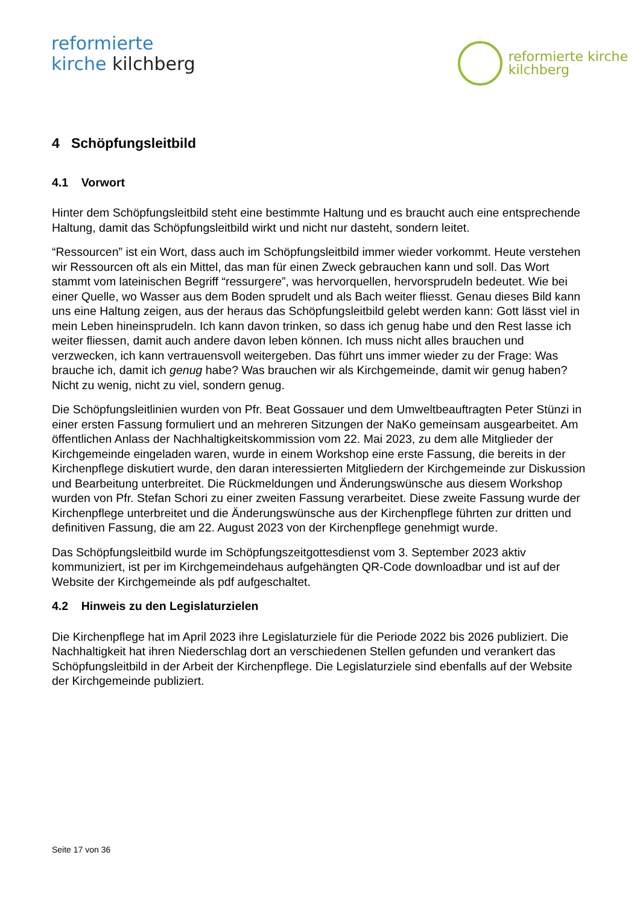reformierte
kirche kilchberg
reformierte kirche
kilchberg
4 Schöpfungsleitbild
4.1 Vorwort
Hinter dem Schöpfungsleitbild steht eine bestimmte Haltung und es braucht auch eine entsprechende Haltung, damit das Schöpfungsleitbild wirkt und nicht nur dasteht, sondern leitet.
“Ressourcen” ist ein Wort, dass auch im Schöpfungsleitbild immer wieder vorkommt. Heute verstehen wir Ressourcen oft als ein Mittel, das man für einen Zweck gebrauchen kann und soll. Das Wort stammt vom lateinischen Begriff “ressurgere”, was hervorquellen, hervorsprudeln bedeutet. Wie bei einer Quelle, wo Wasser aus dem Boden sprudelt und als Bach weiter fliesst. Genau dieses Bild kann uns eine Haltung zeigen, aus der heraus das Schöpfungsleitbild gelebt werden kann: Gott lässt viel in mein Leben hineinsprudeln. Ich kann davon trinken, so dass ich genug habe und den Rest lasse ich weiter fliessen, damit auch andere davon leben können. Ich muss nicht alles brauchen und verzwecken, ich kann vertrauensvoll weitergeben. Das führt uns immer wieder zu der Frage: Was brauche ich, damit ich genug habe? Was brauchen wir als Kirchgemeinde, damit wir genug haben? Nicht zu wenig, nicht zu viel, sondern genug.
Die Schöpfungsleitlinien wurden von Pfr. Beat Gossauer und dem Umweltbeauftragten Peter Stünzi in einer ersten Fassung formuliert und an mehreren Sitzungen der NaKo gemeinsam ausgearbeitet. Am öffentlichen Anlass der Nachhaltigkeitskommission vom 22. Mai 2023, zu dem alle Mitglieder der Kirchgemeinde eingeladen waren, wurde in einem Workshop eine erste Fassung, die bereits in der Kirchenpflege diskutiert wurde, den daran interessierten Mitgliedern der Kirchgemeinde zur Diskussion und Bearbeitung unterbreitet. Die Rückmeldungen und Änderungswünsche aus diesem Workshop wurden von Pfr. Stefan Schori zu einer zweiten Fassung verarbeitet. Diese zweite Fassung wurde der Kirchenpflege unterbreitet und die Änderungswünsche aus der Kirchenpflege führten zur dritten und definitiven Fassung, die am 22. August 2023 von der Kirchenpflege genehmigt wurde.
Das Schöpfungsleitbild wurde im Schöpfungszeitgottesdienst vom 3. September 2023 aktiv kommuniziert, ist per im Kirchgemeindehaus aufgehängten QR-Code downloadbar und ist auf der Website der Kirchgemeinde als pdf aufgeschaltet.
4.2 Hinweis zu den Legislaturzielen
Die Kirchenpflege hat im April 2023 ihre Legislaturziele für die Periode 2022 bis 2026 publiziert. Die Nachhaltigkeit hat ihren Niederschlag dort an verschiedenen Stellen gefunden und verankert das Schöpfungsleitbild in der Arbeit der Kirchenpflege. Die Legislaturziele sind ebenfalls auf der Website der Kirchgemeinde publiziert.
Seite 17 von 36